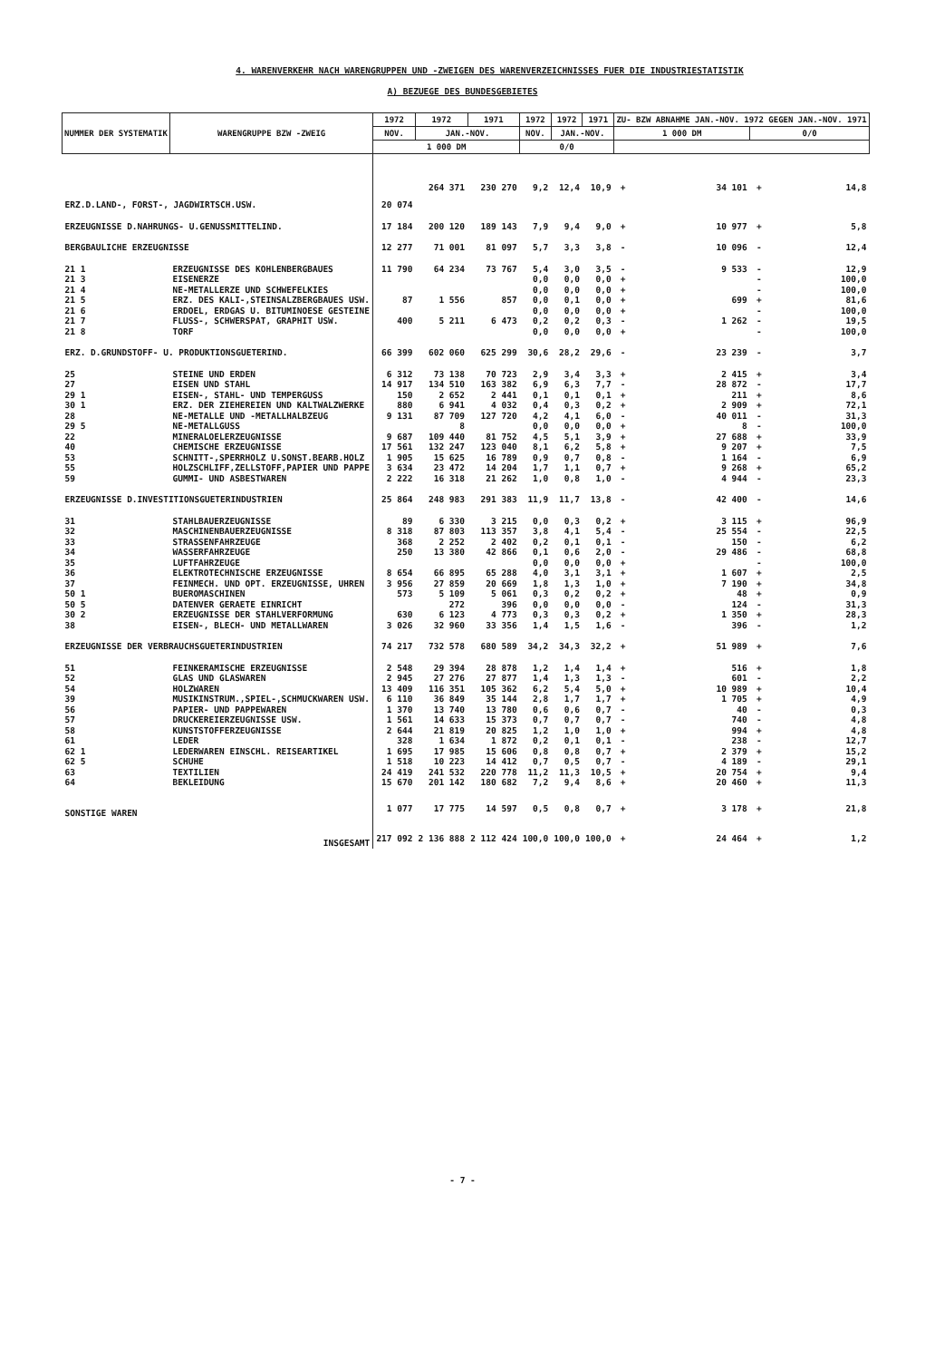4. WARENVERKEHR NACH WARENGRUPPEN UND -ZWEIGEN DES WARENVERZEICHNISSES FUER DIE INDUSTRIESTATISTIK
A) BEZUEGE DES BUNDESGEBIETES
| NUMMER DER SYSTEMATIK | WARENGRUPPE BZW -ZWEIG | 1972 | 1972 | 1971 | 1972 | 1972 | 1971 | ZU- BZW ABNAHME JAN.-NOV. 1972 GEGEN JAN.-NOV. 1971 | | | |
| --- | --- | --- | --- | --- | --- | --- | --- | --- | --- | --- | --- |
| | | NOV. | JAN.-NOV. | | NOV. | JAN.-NOV. | | 1 000 DM | | 0/0 | |
| | | 1 000 DM | | | 0/0 | | | | | | |
| ERZ.D.LAND-, FORST-, JAGDWIRTSCH.USW. | | 20 074 | 264 371 | 230 270 | 9,2 | 12,4 | 10,9 | + | 34 101 | + | 14,8 |
| ERZEUGNISSE D.NAHRUNGS- U.GENUSSMITTELIND. | | 17 184 | 200 120 | 189 143 | 7,9 | 9,4 | 9,0 | + | 10 977 | + | 5,8 |
| BERGBAULICHE ERZEUGNISSE | | 12 277 | 71 001 | 81 097 | 5,7 | 3,3 | 3,8 | - | 10 096 | - | 12,4 |
| 21 1 | ERZEUGNISSE DES KOHLENBERGBAUES | 11 790 | 64 234 | 73 767 | 5,4 | 3,0 | 3,5 | - | 9 533 | - | 12,9 |
| 21 3 | EISENERZE | | | | 0,0 | 0,0 | 0,0 | + | | - | 100,0 |
| 21 4 | NE-METALLERZE UND SCHWEFELKIES | | | | 0,0 | 0,0 | 0,0 | + | | - | 100,0 |
| 21 5 | ERZ. DES KALI-,STEINSALZBERGBAUES USW. | 87 | 1 556 | 857 | 0,0 | 0,1 | 0,0 | + | 699 | + | 81,6 |
| 21 6 | ERDOEL, ERDGAS U. BITUMINOESE GESTEINE | | | | 0,0 | 0,0 | 0,0 | + | | - | 100,0 |
| 21 7 | FLUSS-, SCHWERSPAT, GRAPHIT USW. | 400 | 5 211 | 6 473 | 0,2 | 0,2 | 0,3 | - | 1 262 | - | 19,5 |
| 21 8 | TORF | | | | 0,0 | 0,0 | 0,0 | + | | - | 100,0 |
| ERZ. D.GRUNDSTOFF- U. PRODUKTIONSGUETERIND. | | 66 399 | 602 060 | 625 299 | 30,6 | 28,2 | 29,6 | - | 23 239 | - | 3,7 |
| 25 | STEINE UND ERDEN | 6 312 | 73 138 | 70 723 | 2,9 | 3,4 | 3,3 | + | 2 415 | + | 3,4 |
| 27 | EISEN UND STAHL | 14 917 | 134 510 | 163 382 | 6,9 | 6,3 | 7,7 | - | 28 872 | - | 17,7 |
| 29 1 | EISEN-, STAHL- UND TEMPERGUSS | 150 | 2 652 | 2 441 | 0,1 | 0,1 | 0,1 | + | 211 | + | 8,6 |
| 30 1 | ERZ. DER ZIEHEREIEN UND KALTWALZWERKE | 880 | 6 941 | 4 032 | 0,4 | 0,3 | 0,2 | + | 2 909 | + | 72,1 |
| 28 | NE-METALLE UND -METALLHALBZEUG | 9 131 | 87 709 | 127 720 | 4,2 | 4,1 | 6,0 | - | 40 011 | - | 31,3 |
| 29 5 | NE-METALLGUSS | | 8 | | 0,0 | 0,0 | 0,0 | + | 8 | - | 100,0 |
| 22 | MINERALOELERZEUGNISSE | 9 687 | 109 440 | 81 752 | 4,5 | 5,1 | 3,9 | + | 27 688 | + | 33,9 |
| 40 | CHEMISCHE ERZEUGNISSE | 17 561 | 132 247 | 123 040 | 8,1 | 6,2 | 5,8 | + | 9 207 | + | 7,5 |
| 53 | SCHNITT-,SPERRHOLZ U.SONST.BEARB.HOLZ | 1 905 | 15 625 | 16 789 | 0,9 | 0,7 | 0,8 | - | 1 164 | - | 6,9 |
| 55 | HOLZSCHLIFF,ZELLSTOFF,PAPIER UND PAPPE | 3 634 | 23 472 | 14 204 | 1,7 | 1,1 | 0,7 | + | 9 268 | + | 65,2 |
| 59 | GUMMI- UND ASBESTWAREN | 2 222 | 16 318 | 21 262 | 1,0 | 0,8 | 1,0 | - | 4 944 | - | 23,3 |
| ERZEUGNISSE D.INVESTITIONSGUETERINDUSTRIEN | | 25 864 | 248 983 | 291 383 | 11,9 | 11,7 | 13,8 | - | 42 400 | - | 14,6 |
| 31 | STAHLBAUERZEUGNISSE | 89 | 6 330 | 3 215 | 0,0 | 0,3 | 0,2 | + | 3 115 | + | 96,9 |
| 32 | MASCHINENBAUERZEUGNISSE | 8 318 | 87 803 | 113 357 | 3,8 | 4,1 | 5,4 | - | 25 554 | - | 22,5 |
| 33 | STRASSENFAHRZEUGE | 368 | 2 252 | 2 402 | 0,2 | 0,1 | 0,1 | - | 150 | - | 6,2 |
| 34 | WASSERFAHRZEUGE | 250 | 13 380 | 42 866 | 0,1 | 0,6 | 2,0 | - | 29 486 | - | 68,8 |
| 35 | LUFTFAHRZEUGE | | | | 0,0 | 0,0 | 0,0 | + | | - | 100,0 |
| 36 | ELEKTROTECHNISCHE ERZEUGNISSE | 8 654 | 66 895 | 65 288 | 4,0 | 3,1 | 3,1 | + | 1 607 | + | 2,5 |
| 37 | FEINMECH. UND OPT. ERZEUGNISSE, UHREN | 3 956 | 27 859 | 20 669 | 1,8 | 1,3 | 1,0 | + | 7 190 | + | 34,8 |
| 50 1 | BUEROMASCHINEN | 573 | 5 109 | 5 061 | 0,3 | 0,2 | 0,2 | + | 48 | + | 0,9 |
| 50 5 | DATENVER GERAETE EINRICHT | | 272 | 396 | 0,0 | 0,0 | 0,0 | - | 124 | - | 31,3 |
| 30 2 | ERZEUGNISSE DER STAHLVERFORMUNG | 630 | 6 123 | 4 773 | 0,3 | 0,3 | 0,2 | + | 1 350 | + | 28,3 |
| 38 | EISEN-, BLECH- UND METALLWAREN | 3 026 | 32 960 | 33 356 | 1,4 | 1,5 | 1,6 | - | 396 | - | 1,2 |
| ERZEUGNISSE DER VERBRAUCHSGUETERINDUSTRIEN | | 74 217 | 732 578 | 680 589 | 34,2 | 34,3 | 32,2 | + | 51 989 | + | 7,6 |
| 51 | FEINKERAMISCHE ERZEUGNISSE | 2 548 | 29 394 | 28 878 | 1,2 | 1,4 | 1,4 | + | 516 | + | 1,8 |
| 52 | GLAS UND GLASWAREN | 2 945 | 27 276 | 27 877 | 1,4 | 1,3 | 1,3 | - | 601 | - | 2,2 |
| 54 | HOLZWAREN | 13 409 | 116 351 | 105 362 | 6,2 | 5,4 | 5,0 | + | 10 989 | + | 10,4 |
| 39 | MUSIKINSTRUM.,SPIEL-,SCHMUCKWAREN USW. | 6 110 | 36 849 | 35 144 | 2,8 | 1,7 | 1,7 | + | 1 705 | + | 4,9 |
| 56 | PAPIER- UND PAPPEWAREN | 1 370 | 13 740 | 13 780 | 0,6 | 0,6 | 0,7 | - | 40 | - | 0,3 |
| 57 | DRUCKEREIERZEUGNISSE USW. | 1 561 | 14 633 | 15 373 | 0,7 | 0,7 | 0,7 | - | 740 | - | 4,8 |
| 58 | KUNSTSTOFFERZEUGNISSE | 2 644 | 21 819 | 20 825 | 1,2 | 1,0 | 1,0 | + | 994 | + | 4,8 |
| 61 | LEDER | 328 | 1 634 | 1 872 | 0,2 | 0,1 | 0,1 | - | 238 | - | 12,7 |
| 62 1 | LEDERWAREN EINSCHL. REISEARTIKEL | 1 695 | 17 985 | 15 606 | 0,8 | 0,8 | 0,7 | + | 2 379 | + | 15,2 |
| 62 5 | SCHUHE | 1 518 | 10 223 | 14 412 | 0,7 | 0,5 | 0,7 | - | 4 189 | - | 29,1 |
| 63 | TEXTILIEN | 24 419 | 241 532 | 220 778 | 11,2 | 11,3 | 10,5 | + | 20 754 | + | 9,4 |
| 64 | BEKLEIDUNG | 15 670 | 201 142 | 180 682 | 7,2 | 9,4 | 8,6 | + | 20 460 | + | 11,3 |
| SONSTIGE WAREN | | 1 077 | 17 775 | 14 597 | 0,5 | 0,8 | 0,7 | + | 3 178 | + | 21,8 |
| INSGESAMT | | 217 092 | 2 136 888 | 2 112 424 | 100,0 | 100,0 | 100,0 | + | 24 464 | + | 1,2 |
- 7 -